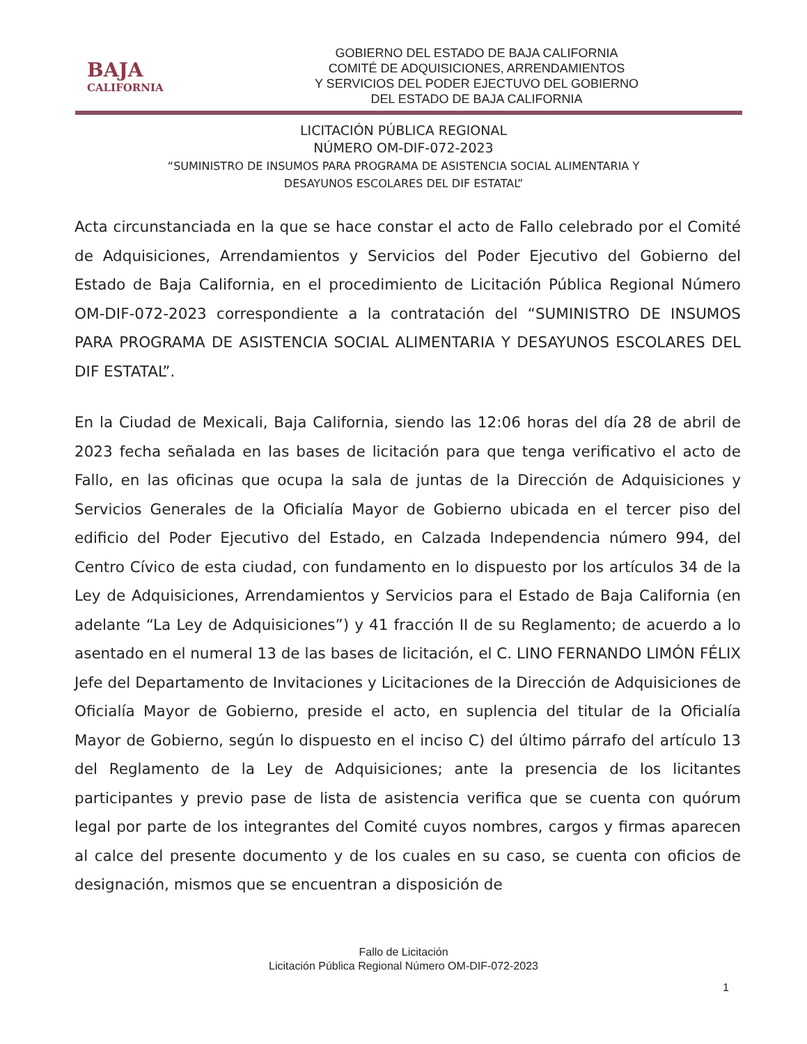BAJA
CALIFORNIA
GOBIERNO DEL ESTADO DE BAJA CALIFORNIA
COMITÉ DE ADQUISICIONES, ARRENDAMIENTOS
Y SERVICIOS DEL PODER EJECTUVO DEL GOBIERNO
DEL ESTADO DE BAJA CALIFORNIA
LICITACIÓN PÚBLICA REGIONAL
NÚMERO OM-DIF-072-2023
“SUMINISTRO DE INSUMOS PARA PROGRAMA DE ASISTENCIA SOCIAL ALIMENTARIA Y
DESAYUNOS ESCOLARES DEL DIF ESTATAL”
Acta circunstanciada en la que se hace constar el acto de Fallo celebrado por el Comité de Adquisiciones, Arrendamientos y Servicios del Poder Ejecutivo del Gobierno del Estado de Baja California, en el procedimiento de Licitación Pública Regional Número OM-DIF-072-2023 correspondiente a la contratación del “SUMINISTRO DE INSUMOS PARA PROGRAMA DE ASISTENCIA SOCIAL ALIMENTARIA Y DESAYUNOS ESCOLARES DEL DIF ESTATAL”.
En la Ciudad de Mexicali, Baja California, siendo las 12:06 horas del día 28 de abril de 2023 fecha señalada en las bases de licitación para que tenga verificativo el acto de Fallo, en las oficinas que ocupa la sala de juntas de la Dirección de Adquisiciones y Servicios Generales de la Oficialía Mayor de Gobierno ubicada en el tercer piso del edificio del Poder Ejecutivo del Estado, en Calzada Independencia número 994, del Centro Cívico de esta ciudad, con fundamento en lo dispuesto por los artículos 34 de la Ley de Adquisiciones, Arrendamientos y Servicios para el Estado de Baja California (en adelante “La Ley de Adquisiciones”) y 41 fracción II de su Reglamento; de acuerdo a lo asentado en el numeral 13 de las bases de licitación, el C. LINO FERNANDO LIMÓN FÉLIX Jefe del Departamento de Invitaciones y Licitaciones de la Dirección de Adquisiciones de Oficialía Mayor de Gobierno, preside el acto, en suplencia del titular de la Oficialía Mayor de Gobierno, según lo dispuesto en el inciso C) del último párrafo del artículo 13 del Reglamento de la Ley de Adquisiciones; ante la presencia de los licitantes participantes y previo pase de lista de asistencia verifica que se cuenta con quórum legal por parte de los integrantes del Comité cuyos nombres, cargos y firmas aparecen al calce del presente documento y de los cuales en su caso, se cuenta con oficios de designación, mismos que se encuentran a disposición de
Fallo de Licitación
Licitación Pública Regional Número OM-DIF-072-2023
1